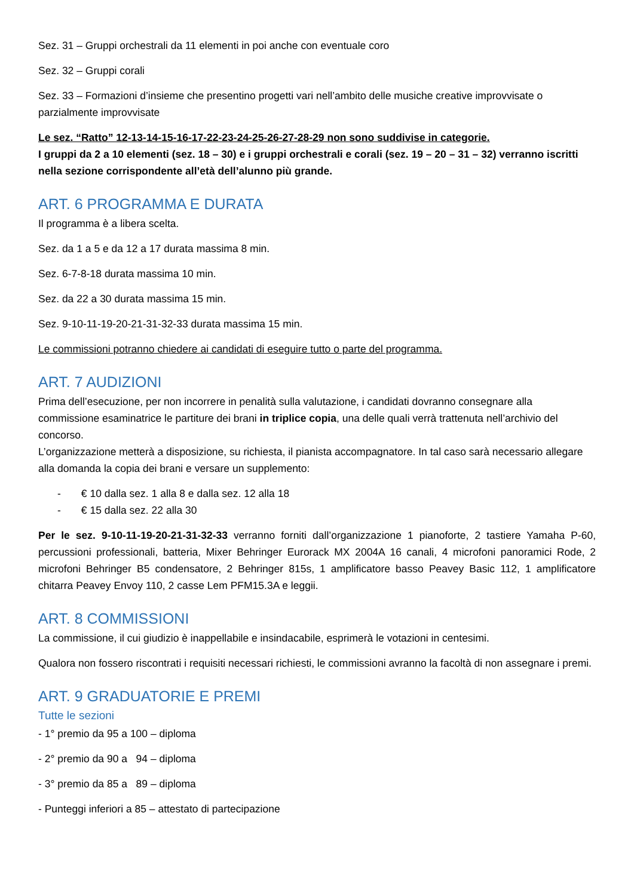Sez. 31 – Gruppi orchestrali da 11 elementi in poi anche con eventuale coro
Sez. 32 – Gruppi corali
Sez. 33 – Formazioni d’insieme che presentino progetti vari nell’ambito delle musiche creative improvvisate o parzialmente improvvisate
Le sez. “Ratto” 12-13-14-15-16-17-22-23-24-25-26-27-28-29 non sono suddivise in categorie.
I gruppi da 2 a 10 elementi (sez. 18 – 30) e i gruppi orchestrali e corali (sez. 19 – 20 – 31 – 32) verranno iscritti nella sezione corrispondente all’età dell’alunno più grande.
ART. 6 PROGRAMMA E DURATA
Il programma è a libera scelta.
Sez. da 1 a 5 e da 12 a 17 durata massima 8 min.
Sez. 6-7-8-18 durata massima 10 min.
Sez. da 22 a 30 durata massima 15 min.
Sez. 9-10-11-19-20-21-31-32-33 durata massima 15 min.
Le commissioni potranno chiedere ai candidati di eseguire tutto o parte del programma.
ART. 7 AUDIZIONI
Prima dell’esecuzione, per non incorrere in penalità sulla valutazione, i candidati dovranno consegnare alla commissione esaminatrice le partiture dei brani in triplice copia, una delle quali verrà trattenuta nell’archivio del concorso.
L’organizzazione metterà a disposizione, su richiesta, il pianista accompagnatore. In tal caso sarà necessario allegare alla domanda la copia dei brani e versare un supplemento:
- € 10 dalla sez. 1 alla 8 e dalla sez. 12 alla 18
- € 15 dalla sez. 22 alla 30
Per le sez. 9-10-11-19-20-21-31-32-33 verranno forniti dall’organizzazione 1 pianoforte, 2 tastiere Yamaha P-60, percussioni professionali, batteria, Mixer Behringer Eurorack MX 2004A 16 canali, 4 microfoni panoramici Rode, 2 microfoni Behringer B5 condensatore, 2 Behringer 815s, 1 amplificatore basso Peavey Basic 112, 1 amplificatore chitarra Peavey Envoy 110, 2 casse Lem PFM15.3A e leggii.
ART. 8 COMMISSIONI
La commissione, il cui giudizio è inappellabile e insindacabile, esprimerà le votazioni in centesimi.
Qualora non fossero riscontrati i requisiti necessari richiesti, le commissioni avranno la facoltà di non assegnare i premi.
ART. 9 GRADUATORIE E PREMI
Tutte le sezioni
- 1° premio da 95 a 100 – diploma
- 2° premio da 90 a 94 – diploma
- 3° premio da 85 a 89 – diploma
- Punteggi inferiori a 85 – attestato di partecipazione